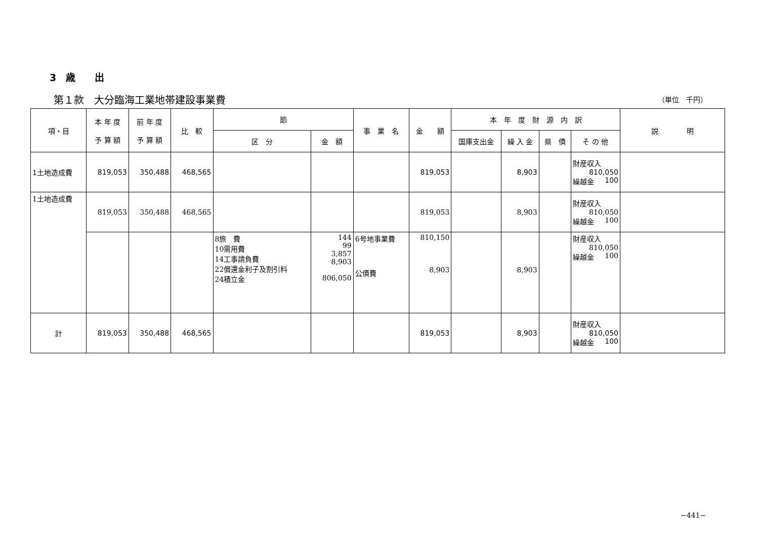3　歳　　出
第１款　大分臨海工業地帯建設事業費 （単位　千円）
| 項・目 | 本 年 度 予 算 額 | 前 年 度 予 算 額 | 比 較 | 節 | | 事 業 名 | 金 額 | 本 年 度 財 源 内 訳 | | | | 説 明 |
| --- | --- | --- | --- | --- | --- | --- | --- | --- | --- | --- | --- | --- |
| | | | | 区 分 | 金 額 | | | 国庫支出金 | 繰 入 金 | 県 債 | そ の 他 | |
| 1土地造成費 | 819,053 | 350,488 | 468,565 | | | | 819,053 | | 8,903 | | 財産収入 810,050 繰越金 100 | |
| 1土地造成費 | 819,053 | 350,488 | 468,565 | | | | 819,053 | | 8,903 | | 財産収入 810,050 繰越金 100 | |
| | | | | 8旅 費 10需用費 14工事請負費 22償還金利子及割引料 24積立金 | 144 99 3,857 8,903 806,050 | 6号地事業費 公債費 | 810,150 8,903 | | 8,903 | | 財産収入 810,050 繰越金 100 | |
| 計 | 819,053 | 350,488 | 468,565 | | | | 819,053 | | 8,903 | | 財産収入 810,050 繰越金 100 | |
−441−